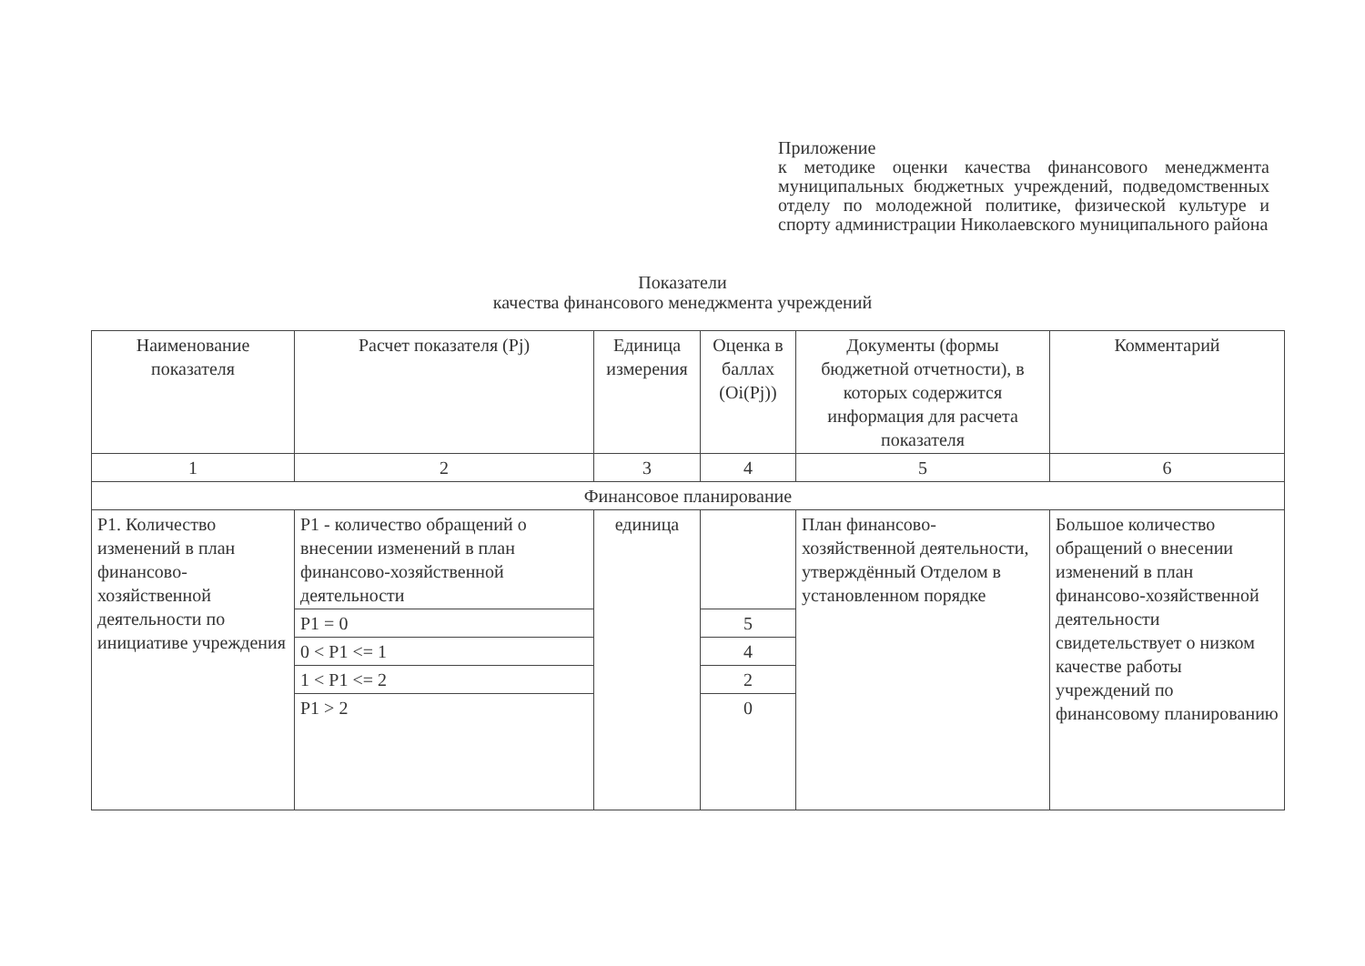Приложение
к методике оценки качества финансового менеджмента муниципальных бюджетных учреждений, подведомственных отделу по молодежной политике, физической культуре и спорту администрации Николаевского муниципального района
Показатели
качества финансового менеджмента учреждений
| Наименование показателя | Расчет показателя (Pj) | Единица измерения | Оценка в баллах (Oi(Pj)) | Документы (формы бюджетной отчетности), в которых содержится информация для расчета показателя | Комментарий |
| 1 | 2 | 3 | 4 | 5 | 6 |
| Финансовое планирование | | | | | |
| Р1. Количество изменений в план финансово-хозяйственной деятельности по инициативе учреждения | Р1 - количество обращений о внесении изменений в план финансово-хозяйственной деятельности | единица | | План финансово-хозяйственной деятельности, утверждённый Отделом в установленном порядке | Большое количество обращений о внесении изменений в план финансово-хозяйственной деятельности свидетельствует о низком качестве работы учреждений по финансовому планированию |
| | Р1 = 0 | | 5 | | |
| | 0 < Р1 <= 1 | | 4 | | |
| | 1 < Р1 <= 2 | | 2 | | |
| | Р1 > 2 | | 0 | | |